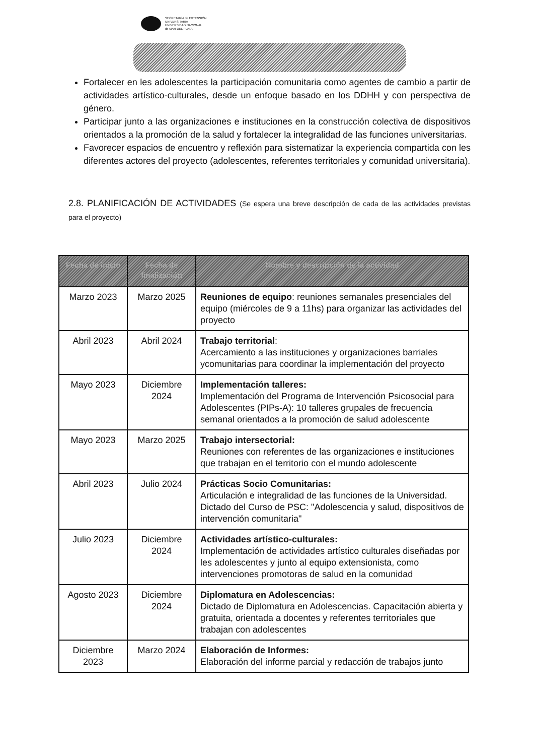SECRETARÍA de EXTENSIÓN
UNIVERSITARIA
UNIVERSIDAD NACIONAL
de MAR DEL PLATA
Fortalecer en les adolescentes la participación comunitaria como agentes de cambio a partir de actividades artístico-culturales, desde un enfoque basado en los DDHH y con perspectiva de género.
Participar junto a las organizaciones e instituciones en la construcción colectiva de dispositivos orientados a la promoción de la salud y fortalecer la integralidad de las funciones universitarias.
Favorecer espacios de encuentro y reflexión para sistematizar la experiencia compartida con les diferentes actores del proyecto (adolescentes, referentes territoriales y comunidad universitaria).
2.8. PLANIFICACIÓN DE ACTIVIDADES (Se espera una breve descripción de cada de las actividades previstas para el proyecto)
| Fecha de inicio | Fecha de finalización | Nombre y descripción de la actividad |
| --- | --- | --- |
| Marzo 2023 | Marzo 2025 | Reuniones de equipo : reuniones semanales presenciales del equipo (miércoles de 9 a 11hs) para organizar las actividades del proyecto |
| Abril 2023 | Abril 2024 | Trabajo territorial : Acercamiento a las instituciones y organizaciones barriales ycomunitarias para coordinar la implementación del proyecto |
| Mayo 2023 | Diciembre 2024 | Implementación talleres: Implementación del Programa de Intervención Psicosocial para Adolescentes (PIPs-A): 10 talleres grupales de frecuencia semanal orientados a la promoción de salud adolescente |
| Mayo 2023 | Marzo 2025 | Trabajo intersectorial: Reuniones con referentes de las organizaciones e instituciones que trabajan en el territorio con el mundo adolescente |
| Abril 2023 | Julio 2024 | Prácticas Socio Comunitarias: Articulación e integralidad de las funciones de la Universidad. Dictado del Curso de PSC: "Adolescencia y salud, dispositivos de intervención comunitaria" |
| Julio 2023 | Diciembre 2024 | Actividades artístico-culturales: Implementación de actividades artístico culturales diseñadas por les adolescentes y junto al equipo extensionista, como intervenciones promotoras de salud en la comunidad |
| Agosto 2023 | Diciembre 2024 | Diplomatura en Adolescencias: Dictado de Diplomatura en Adolescencias. Capacitación abierta y gratuita, orientada a docentes y referentes territoriales que trabajan con adolescentes |
| Diciembre 2023 | Marzo 2024 | Elaboración de Informes: Elaboración del informe parcial y redacción de trabajos junto |